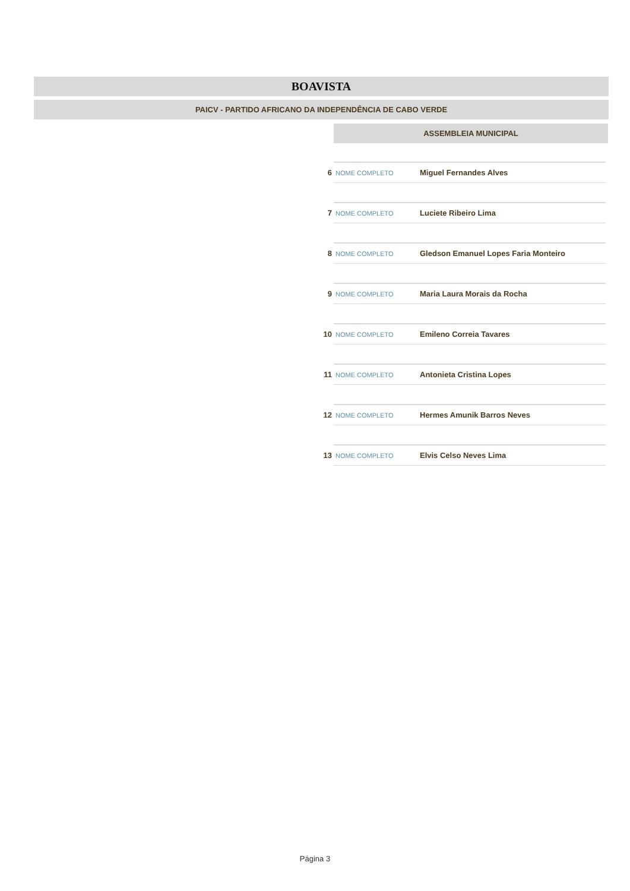BOAVISTA
PAICV - PARTIDO AFRICANO DA INDEPENDÊNCIA DE CABO VERDE
ASSEMBLEIA MUNICIPAL
| 6 | NOME COMPLETO | Miguel Fernandes Alves |
| 7 | NOME COMPLETO | Luciete Ribeiro Lima |
| 8 | NOME COMPLETO | Gledson Emanuel Lopes Faria Monteiro |
| 9 | NOME COMPLETO | Maria Laura Morais da Rocha |
| 10 | NOME COMPLETO | Emileno Correia Tavares |
| 11 | NOME COMPLETO | Antonieta Cristina Lopes |
| 12 | NOME COMPLETO | Hermes Amunik Barros Neves |
| 13 | NOME COMPLETO | Elvis Celso Neves Lima |
Página 3